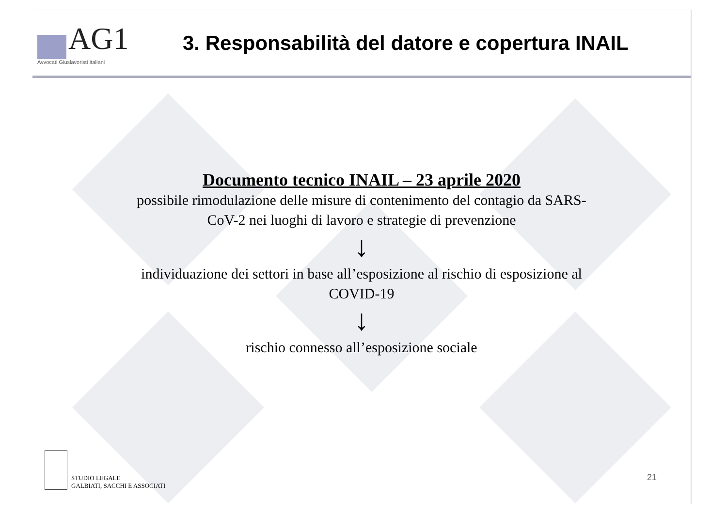AG1
Avvocati Giuslavoristi Italiani
3. Responsabilità del datore e copertura INAIL
Documento tecnico INAIL – 23 aprile 2020
possibile rimodulazione delle misure di contenimento del contagio da SARS-
CoV-2 nei luoghi di lavoro e strategie di prevenzione
↓
individuazione dei settori in base all’esposizione al rischio di esposizione al
COVID-19
↓
rischio connesso all’esposizione sociale
STUDIO LEGALE
GALBIATI, SACCHI E ASSOCIATI
21